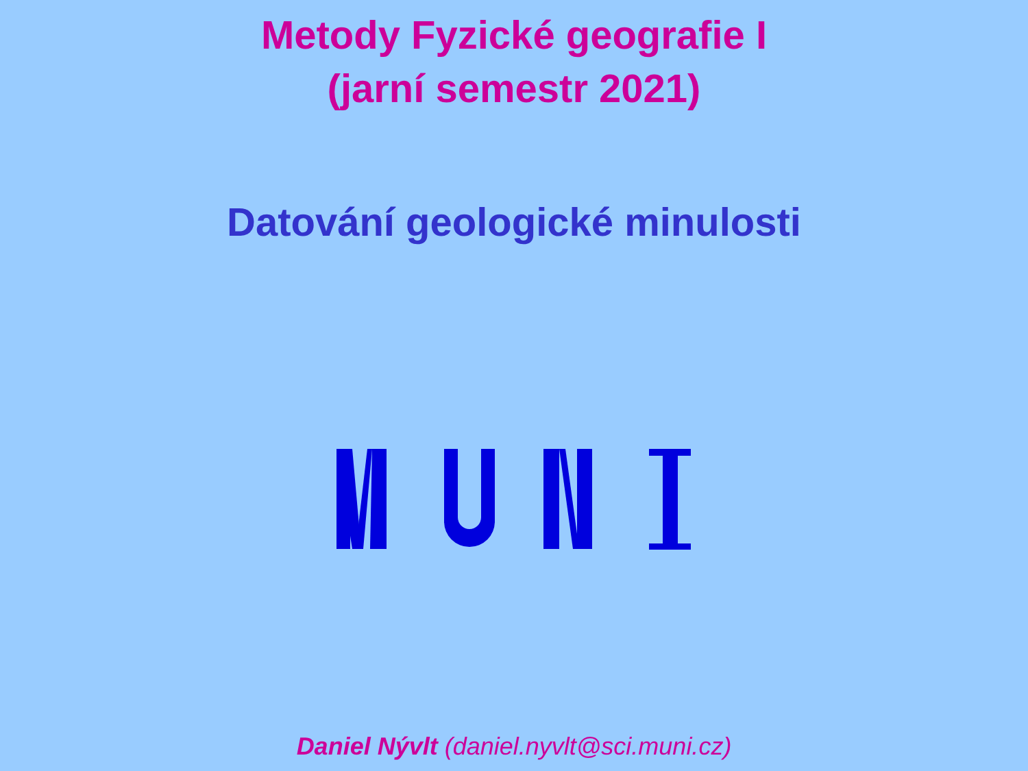Metody Fyzické geografie I
(jarní semestr 2021)
Datování geologické minulosti
Daniel Nývlt (daniel.nyvlt@sci.muni.cz)